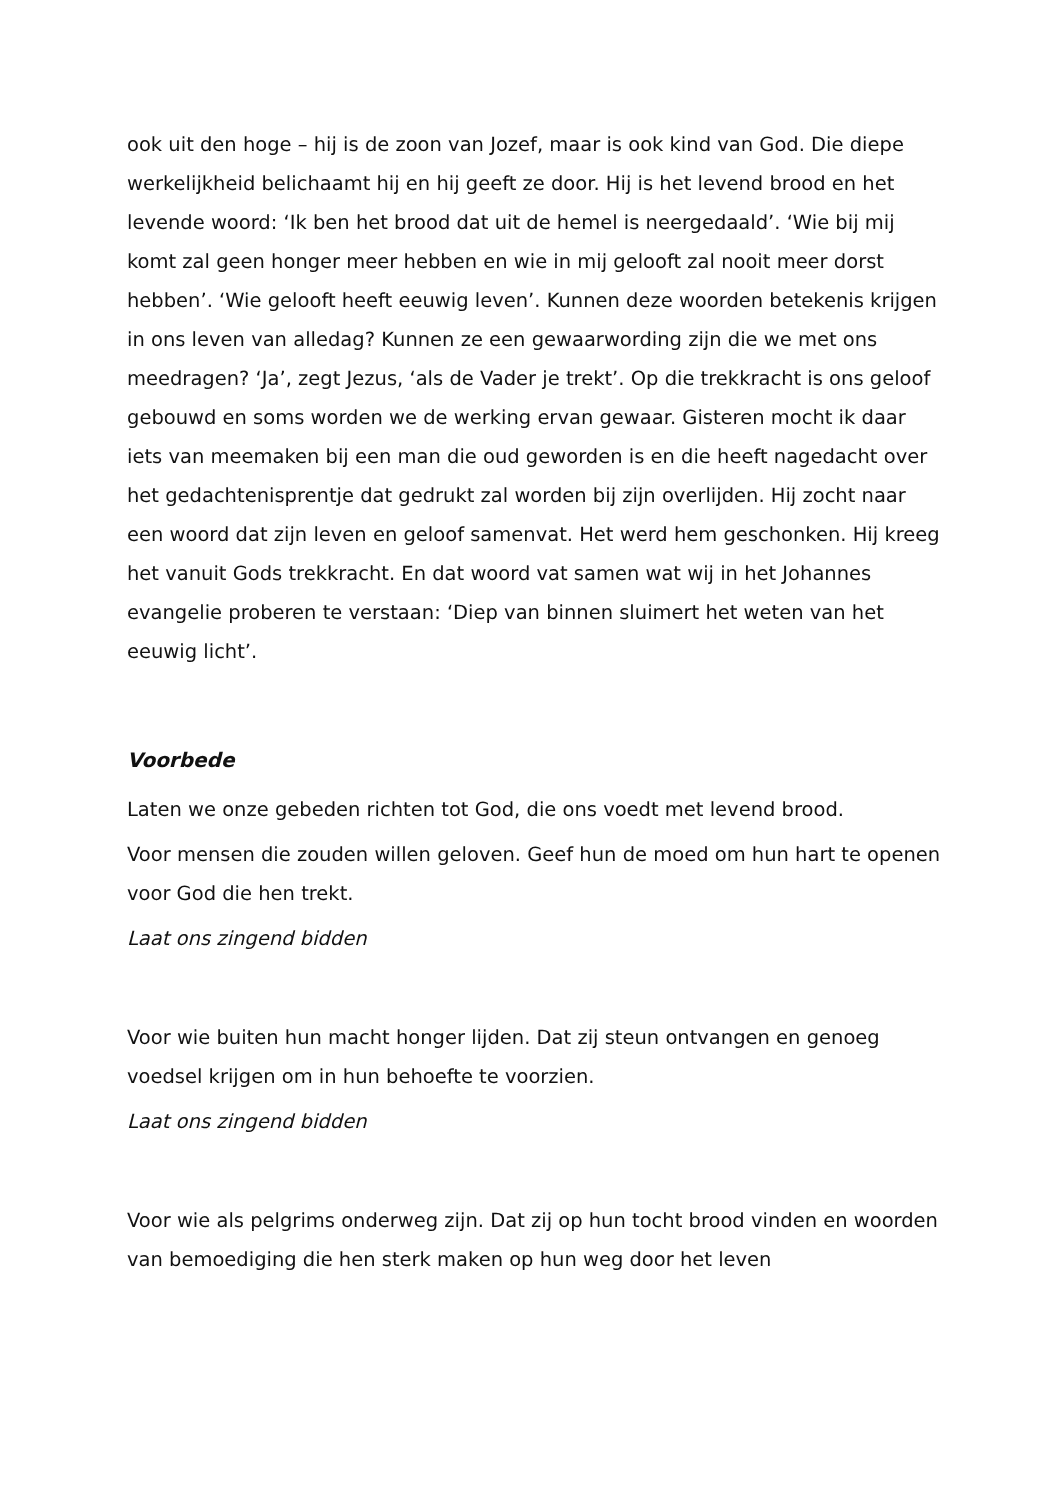ook uit den hoge – hij is de zoon van Jozef, maar is ook kind van God. Die diepe werkelijkheid belichaamt hij en hij geeft ze door. Hij is het levend brood en het levende woord: ‘Ik ben het brood dat uit de hemel is neergedaald’. ‘Wie bij mij komt zal geen honger meer hebben en wie in mij gelooft zal nooit meer dorst hebben’. ‘Wie gelooft heeft eeuwig leven’. Kunnen deze woorden betekenis krijgen in ons leven van alledag? Kunnen ze een gewaarwording zijn die we met ons meedragen? ‘Ja’, zegt Jezus, ‘als de Vader je trekt’. Op die trekkracht is ons geloof gebouwd en soms worden we de werking ervan gewaar. Gisteren mocht ik daar iets van meemaken bij een man die oud geworden is en die heeft nagedacht over het gedachtenisprentje dat gedrukt zal worden bij zijn overlijden. Hij zocht naar een woord dat zijn leven en geloof samenvat. Het werd hem geschonken. Hij kreeg het vanuit Gods trekkracht. En dat woord vat samen wat wij in het Johannes evangelie proberen te verstaan: ‘Diep van binnen sluimert het weten van het eeuwig licht’.
Voorbede
Laten we onze gebeden richten tot God, die ons voedt met levend brood.
Voor mensen die zouden willen geloven. Geef hun de moed om hun hart te openen voor God die hen trekt.
Laat ons zingend bidden
Voor wie buiten hun macht honger lijden. Dat zij steun ontvangen en genoeg voedsel krijgen om in hun behoefte te voorzien.
Laat ons zingend bidden
Voor wie als pelgrims onderweg zijn. Dat zij op hun tocht brood vinden en woorden van bemoediging die hen sterk maken op hun weg door het leven